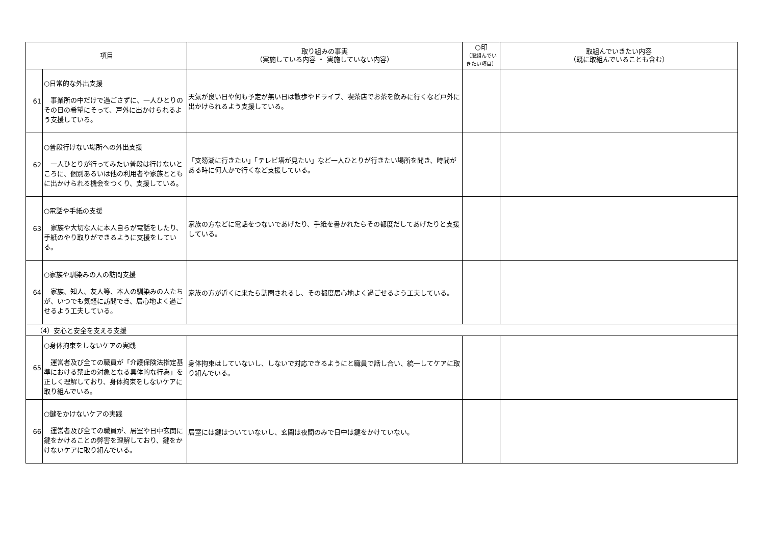| 項目 | | 取り組みの事実 （実施している内容 ・ 実施していない内容） | ○印 （取組んでい きたい項目） | 取組んでいきたい内容 （既に取組んでいることも含む） |
| --- | --- | --- | --- | --- |
| 61 | ○日常的な外出支援 事業所の中だけで過ごさずに、一人ひとりのその日の希望にそって、戸外に出かけられるよう支援している。 | 天気が良い日や何も予定が無い日は散歩やドライブ、喫茶店でお茶を飲みに行くなど戸外に出かけられるよう支援している。 | | |
| 62 | ○普段行けない場所への外出支援 一人ひとりが行ってみたい普段は行けないところに、個別あるいは他の利用者や家族とともに出かけられる機会をつくり、支援している。 | 「支笏湖に行きたい」「テレビ塔が見たい」など一人ひとりが行きたい場所を聞き、時間がある時に何人かで行くなど支援している。 | | |
| 63 | ○電話や手紙の支援 家族や大切な人に本人自らが電話をしたり、手紙のやり取りができるように支援をしている。 | 家族の方などに電話をつないであげたり、手紙を書かれたらその都度だしてあげたりと支援している。 | | |
| 64 | ○家族や馴染みの人の訪問支援 家族、知人、友人等、本人の馴染みの人たちが、いつでも気軽に訪問でき、居心地よく過ごせるよう工夫している。 | 家族の方が近くに来たら訪問されるし、その都度居心地よく過ごせるよう工夫している。 | | |
| （4）安心と安全を支える支援 | | | | |
| 65 | ○身体拘束をしないケアの実践 運営者及び全ての職員が「介護保険法指定基準における禁止の対象となる具体的な行為」を正しく理解しており、身体拘束をしないケアに取り組んでいる。 | 身体拘束はしていないし、しないで対応できるようにと職員で話し合い、統一してケアに取り組んでいる。 | | |
| 66 | ○鍵をかけないケアの実践 運営者及び全ての職員が、居室や日中玄関に鍵をかけることの弊害を理解しており、鍵をかけないケアに取り組んでいる。 | 居室には鍵はついていないし、玄関は夜間のみで日中は鍵をかけていない。 | | |